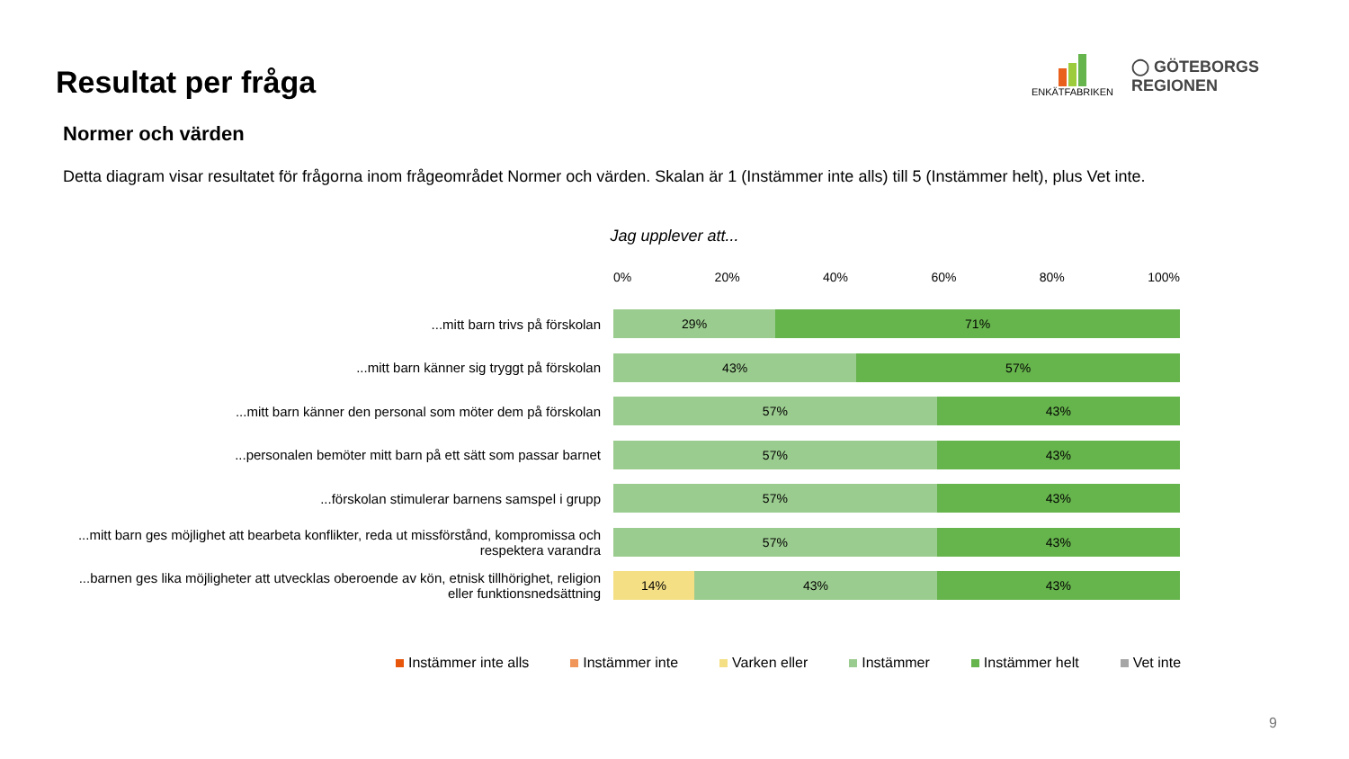Resultat per fråga
ENKÄTFABRIKEN
◯ GÖTEBORGS
REGIONEN
Normer och värden
Detta diagram visar resultatet för frågorna inom frågeområdet Normer och värden. Skalan är 1 (Instämmer inte alls) till 5 (Instämmer helt), plus Vet inte.
Jag upplever att...
0% 20% 40% 60% 80% 100%
...mitt barn trivs på förskolan
29% 71%
...mitt barn känner sig tryggt på förskolan
43% 57%
...mitt barn känner den personal som möter dem på förskolan
57% 43%
...personalen bemöter mitt barn på ett sätt som passar barnet
57% 43%
...förskolan stimulerar barnens samspel i grupp
57% 43%
...mitt barn ges möjlighet att bearbeta konflikter, reda ut missförstånd, kompromissa och respektera varandra
57% 43%
...barnen ges lika möjligheter att utvecklas oberoende av kön, etnisk tillhörighet, religion eller funktionsnedsättning
14% 43% 43%
Instämmer inte alls Instämmer inte Varken eller Instämmer Instämmer helt Vet inte
9